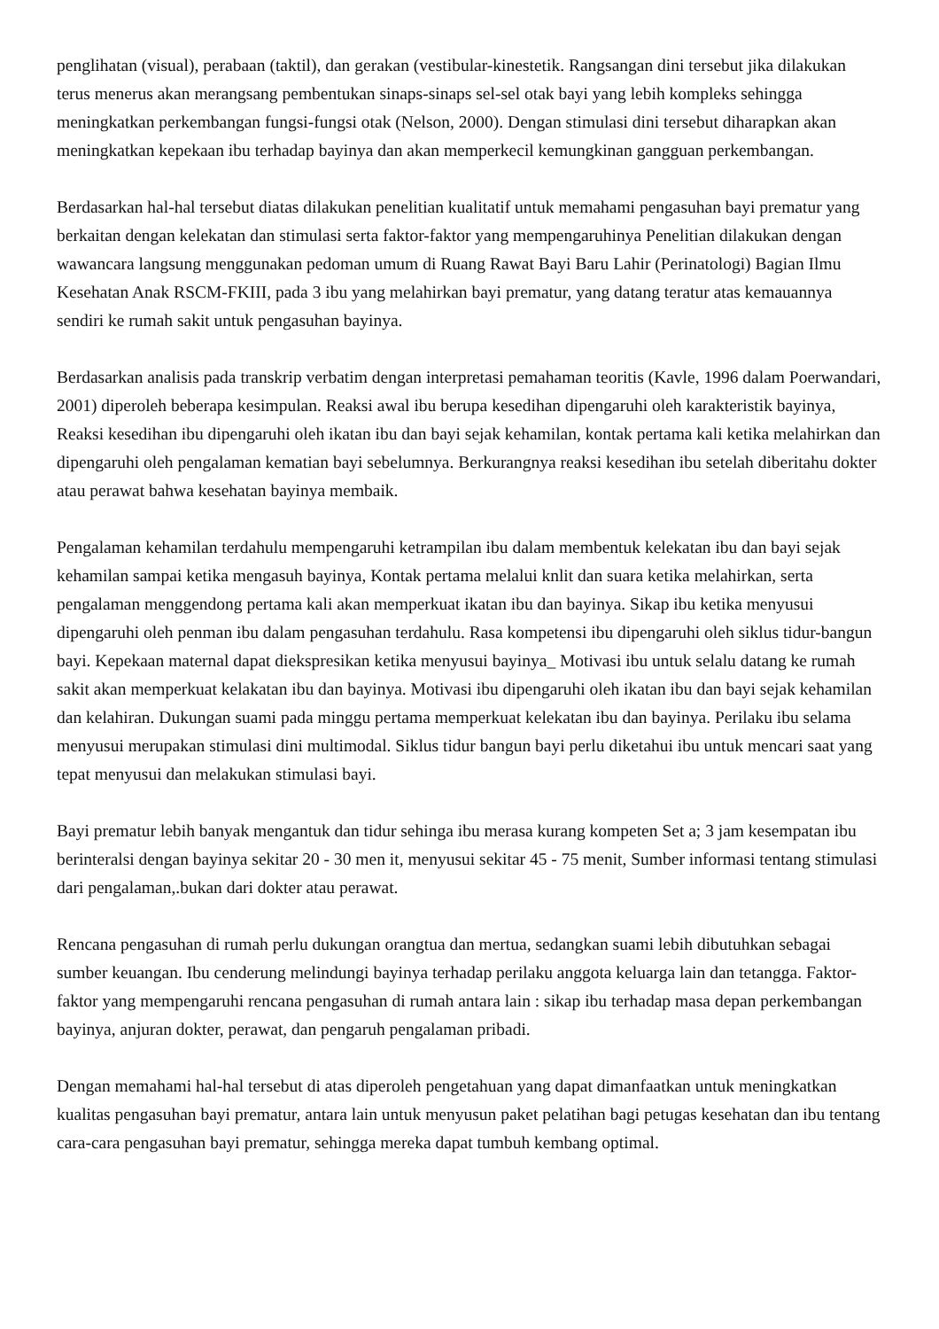penglihatan (visual), perabaan (taktil), dan gerakan (vestibular-kinestetik. Rangsangan dini tersebut jika dilakukan terus menerus akan merangsang pembentukan sinaps-sinaps sel-sel otak bayi yang lebih kompleks sehingga meningkatkan perkembangan fungsi-fungsi otak (Nelson, 2000). Dengan stimulasi dini tersebut diharapkan akan meningkatkan kepekaan ibu terhadap bayinya dan akan memperkecil kemungkinan gangguan perkembangan.
Berdasarkan hal-hal tersebut diatas dilakukan penelitian kualitatif untuk memahami pengasuhan bayi prematur yang berkaitan dengan kelekatan dan stimulasi serta faktor-faktor yang mempengaruhinya Penelitian dilakukan dengan wawancara langsung menggunakan pedoman umum di Ruang Rawat Bayi Baru Lahir (Perinatologi) Bagian Ilmu Kesehatan Anak RSCM-FKIII, pada 3 ibu yang melahirkan bayi prematur, yang datang teratur atas kemauannya sendiri ke rumah sakit untuk pengasuhan bayinya.
Berdasarkan analisis pada transkrip verbatim dengan interpretasi pemahaman teoritis (Kavle, 1996 dalam Poerwandari, 2001) diperoleh beberapa kesimpulan. Reaksi awal ibu berupa kesedihan dipengaruhi oleh karakteristik bayinya, Reaksi kesedihan ibu dipengaruhi oleh ikatan ibu dan bayi sejak kehamilan, kontak pertama kali ketika melahirkan dan dipengaruhi oleh pengalaman kematian bayi sebelumnya. Berkurangnya reaksi kesedihan ibu setelah diberitahu dokter atau perawat bahwa kesehatan bayinya membaik.
Pengalaman kehamilan terdahulu mempengaruhi ketrampilan ibu dalam membentuk kelekatan ibu dan bayi sejak kehamilan sampai ketika mengasuh bayinya, Kontak pertama melalui knlit dan suara ketika melahirkan, serta pengalaman menggendong pertama kali akan memperkuat ikatan ibu dan bayinya. Sikap ibu ketika menyusui dipengaruhi oleh penman ibu dalam pengasuhan terdahulu. Rasa kompetensi ibu dipengaruhi oleh siklus tidur-bangun bayi. Kepekaan maternal dapat diekspresikan ketika menyusui bayinya_ Motivasi ibu untuk selalu datang ke rumah sakit akan memperkuat kelakatan ibu dan bayinya. Motivasi ibu dipengaruhi oleh ikatan ibu dan bayi sejak kehamilan dan kelahiran. Dukungan suami pada minggu pertama memperkuat kelekatan ibu dan bayinya. Perilaku ibu selama menyusui merupakan stimulasi dini multimodal. Siklus tidur bangun bayi perlu diketahui ibu untuk mencari saat yang tepat menyusui dan melakukan stimulasi bayi.
Bayi prematur lebih banyak mengantuk dan tidur sehinga ibu merasa kurang kompeten Set a; 3 jam kesempatan ibu berinteralsi dengan bayinya sekitar 20 - 30 men it, menyusui sekitar 45 - 75 menit, Sumber informasi tentang stimulasi dari pengalaman,.bukan dari dokter atau perawat.
Rencana pengasuhan di rumah perlu dukungan orangtua dan mertua, sedangkan suami lebih dibutuhkan sebagai sumber keuangan. Ibu cenderung melindungi bayinya terhadap perilaku anggota keluarga lain dan tetangga. Faktor-faktor yang mempengaruhi rencana pengasuhan di rumah antara lain : sikap ibu terhadap masa depan perkembangan bayinya, anjuran dokter, perawat, dan pengaruh pengalaman pribadi.
Dengan memahami hal-hal tersebut di atas diperoleh pengetahuan yang dapat dimanfaatkan untuk meningkatkan kualitas pengasuhan bayi prematur, antara lain untuk menyusun paket pelatihan bagi petugas kesehatan dan ibu tentang cara-cara pengasuhan bayi prematur, sehingga mereka dapat tumbuh kembang optimal.